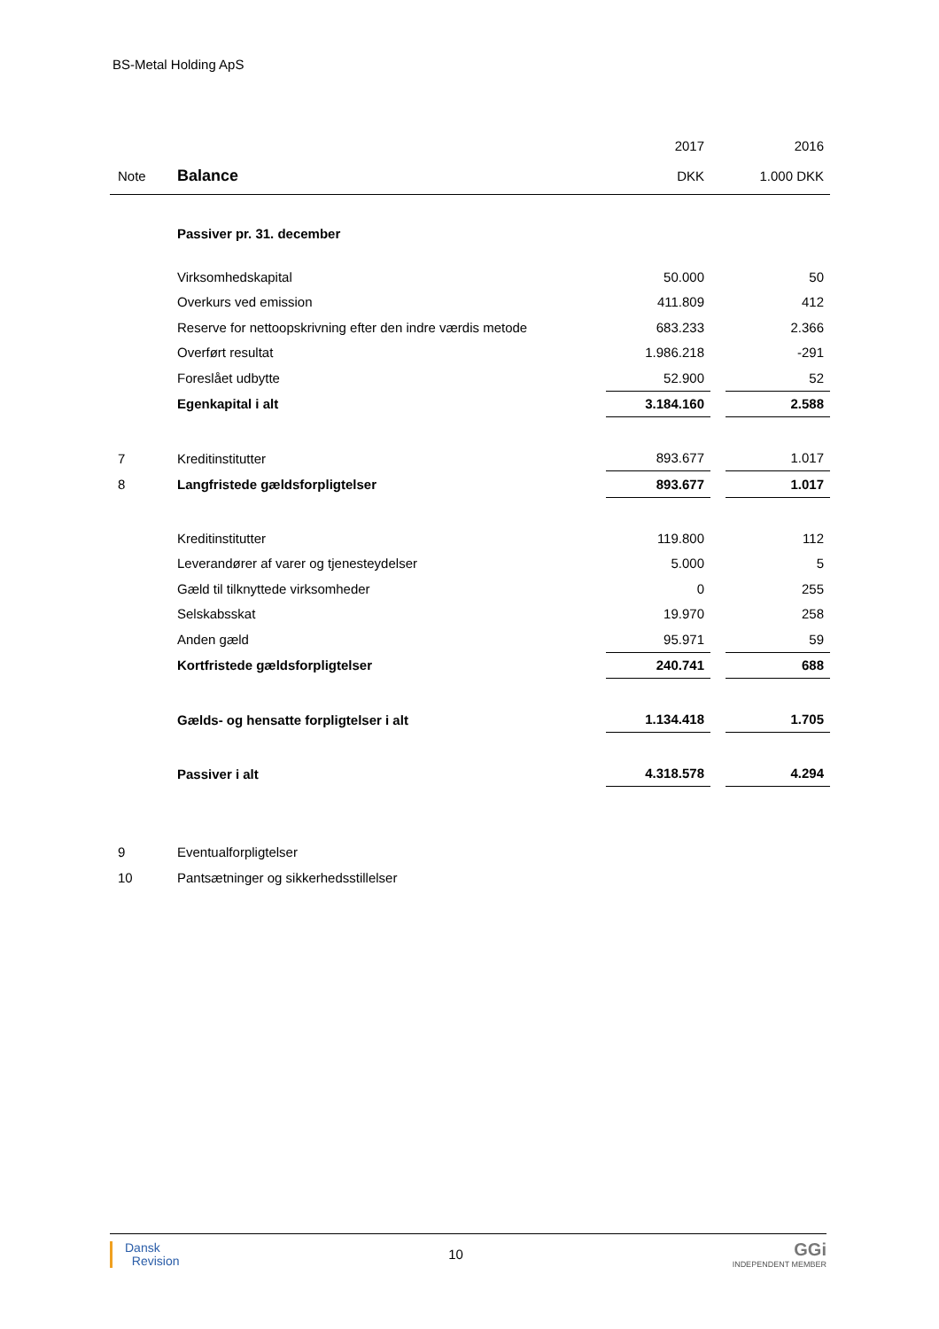BS-Metal Holding ApS
| | | 2017 | | 2016 |
| Note | Balance | DKK | | 1.000 DKK |
| | Passiver pr. 31. december | | | |
| | Virksomhedskapital | 50.000 | | 50 |
| | Overkurs ved emission | 411.809 | | 412 |
| | Reserve for nettoopskrivning efter den indre værdis metode | 683.233 | | 2.366 |
| | Overført resultat | 1.986.218 | | -291 |
| | Foreslået udbytte | 52.900 | | 52 |
| | Egenkapital i alt | 3.184.160 | | 2.588 |
| 7 | Kreditinstitutter | 893.677 | | 1.017 |
| 8 | Langfristede gældsforpligtelser | 893.677 | | 1.017 |
| | Kreditinstitutter | 119.800 | | 112 |
| | Leverandører af varer og tjenesteydelser | 5.000 | | 5 |
| | Gæld til tilknyttede virksomheder | 0 | | 255 |
| | Selskabsskat | 19.970 | | 258 |
| | Anden gæld | 95.971 | | 59 |
| | Kortfristede gældsforpligtelser | 240.741 | | 688 |
| | Gælds- og hensatte forpligtelser i alt | 1.134.418 | | 1.705 |
| | Passiver i alt | 4.318.578 | | 4.294 |
| 9 | Eventualforpligtelser | | | |
| 10 | Pantsætninger og sikkerhedsstillelser | | | |
Dansk
Revision
10
GGi
INDEPENDENT MEMBER